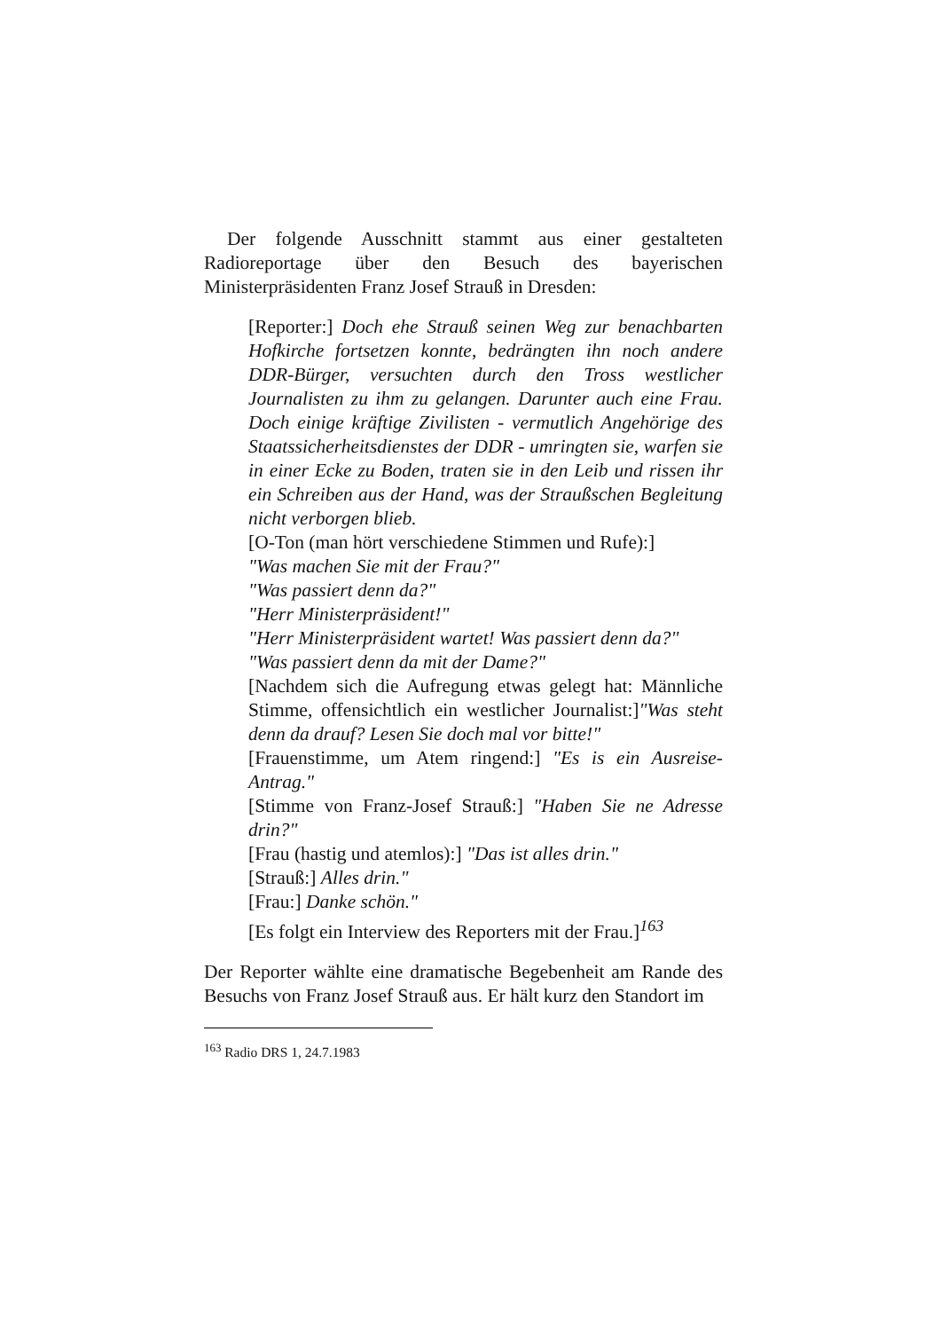Der folgende Ausschnitt stammt aus einer gestalteten Radioreportage über den Besuch des bayerischen Ministerpräsidenten Franz Josef Strauß in Dresden:
[Reporter:] Doch ehe Strauß seinen Weg zur benachbarten Hofkirche fortsetzen konnte, bedrängten ihn noch andere DDR-Bürger, versuchten durch den Tross westlicher Journalisten zu ihm zu gelangen. Darunter auch eine Frau. Doch einige kräftige Zivilisten - vermutlich Angehörige des Staatssicherheitsdienstes der DDR - umringten sie, warfen sie in einer Ecke zu Boden, traten sie in den Leib und rissen ihr ein Schreiben aus der Hand, was der Straußschen Begleitung nicht verborgen blieb.
[O-Ton (man hört verschiedene Stimmen und Rufe):]
"Was machen Sie mit der Frau?"
"Was passiert denn da?"
"Herr Ministerpräsident!"
"Herr Ministerpräsident wartet! Was passiert denn da?"
"Was passiert denn da mit der Dame?"
[Nachdem sich die Aufregung etwas gelegt hat: Männliche Stimme, offensichtlich ein westlicher Journalist:]"Was steht denn da drauf? Lesen Sie doch mal vor bitte!"
[Frauenstimme, um Atem ringend:] "Es is ein Ausreise-Antrag."
[Stimme von Franz-Josef Strauß:] "Haben Sie ne Adresse drin?"
[Frau (hastig und atemlos):] "Das ist alles drin."
[Strauß:] Alles drin."
[Frau:] Danke schön."
[Es folgt ein Interview des Reporters mit der Frau.]<sup>163</sup>
Der Reporter wählte eine dramatische Begebenheit am Rande des Besuchs von Franz Josef Strauß aus. Er hält kurz den Standort im
<sup>163</sup> Radio DRS 1, 24.7.1983